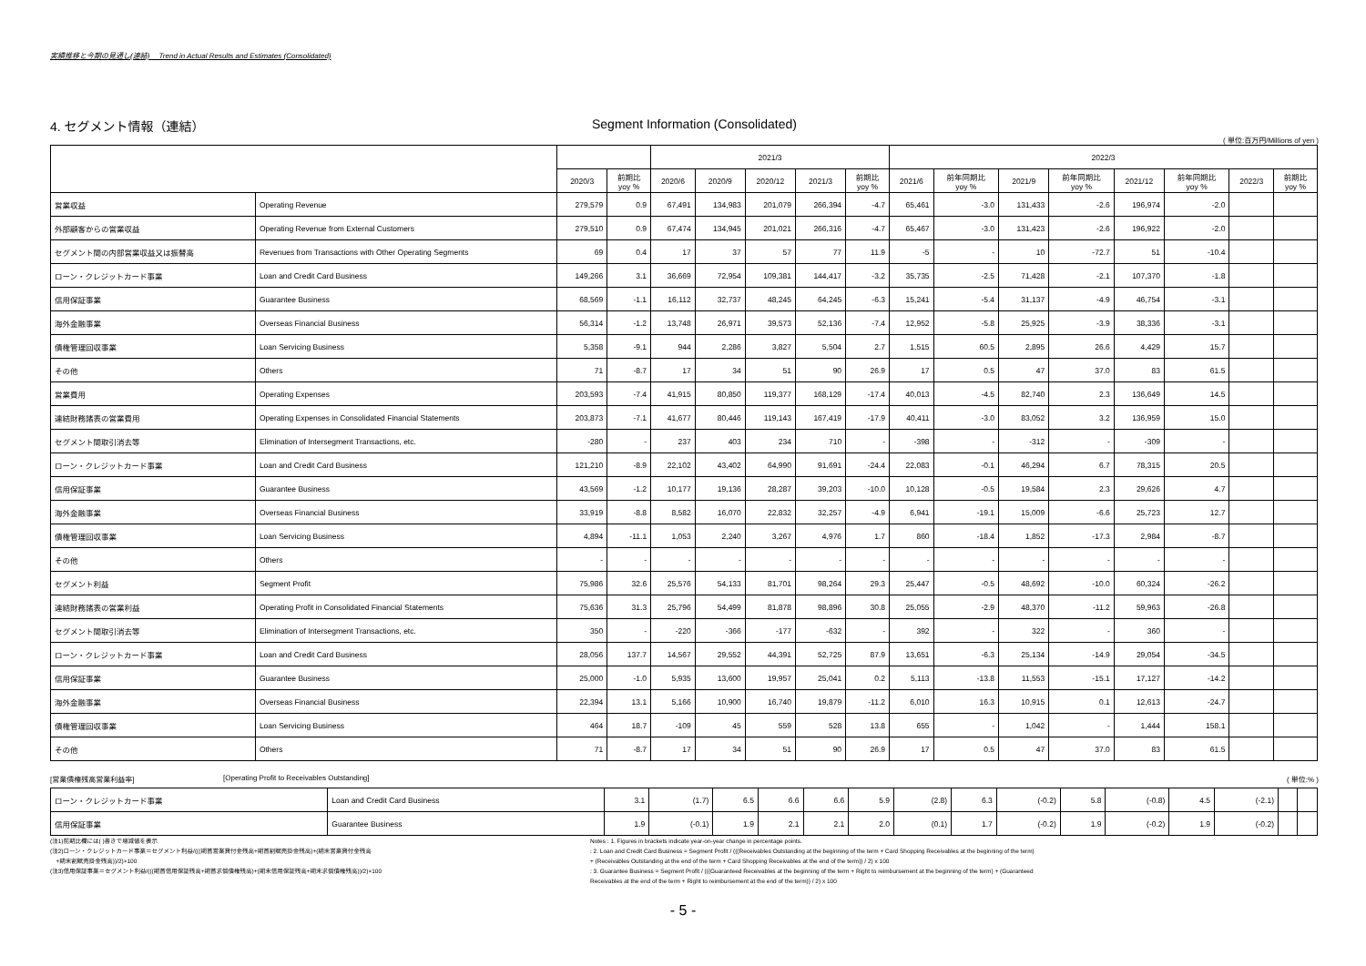実績推移と今期の見通し(連結)　 Trend in Actual Results and Estimates (Consolidated)
4. セグメント情報（連結） Segment Information (Consolidated)
( 単位:百万円/Millions of yen )
| | | | | 2021/3 | | | | | 2022/3 | | | | | | | |
| --- | --- | --- | --- | --- | --- | --- | --- | --- | --- | --- | --- | --- | --- | --- | --- | --- |
| | | 2020/3 | 前期比 yoy % | 2020/6 | 2020/9 | 2020/12 | 2021/3 | 前期比 yoy % | 2021/6 | 前年同期比 yoy % | 2021/9 | 前年同期比 yoy % | 2021/12 | 前年同期比 yoy % | 2022/3 | 前期比 yoy % |
| 営業収益 | Operating Revenue | 279,579 | 0.9 | 67,491 | 134,983 | 201,079 | 266,394 | -4.7 | 65,461 | -3.0 | 131,433 | -2.6 | 196,974 | -2.0 | | |
| 外部顧客からの営業収益 | Operating Revenue from External Customers | 279,510 | 0.9 | 67,474 | 134,945 | 201,021 | 266,316 | -4.7 | 65,467 | -3.0 | 131,423 | -2.6 | 196,922 | -2.0 | | |
| セグメント間の内部営業収益又は振替高 | Revenues from Transactions with Other Operating Segments | 69 | 0.4 | 17 | 37 | 57 | 77 | 11.9 | -5 | - | 10 | -72.7 | 51 | -10.4 | | |
| ローン・クレジットカード事業 | Loan and Credit Card Business | 149,266 | 3.1 | 36,669 | 72,954 | 109,381 | 144,417 | -3.2 | 35,735 | -2.5 | 71,428 | -2.1 | 107,370 | -1.8 | | |
| 信用保証事業 | Guarantee Business | 68,569 | -1.1 | 16,112 | 32,737 | 48,245 | 64,245 | -6.3 | 15,241 | -5.4 | 31,137 | -4.9 | 46,754 | -3.1 | | |
| 海外金融事業 | Overseas Financial Business | 56,314 | -1.2 | 13,748 | 26,971 | 39,573 | 52,136 | -7.4 | 12,952 | -5.8 | 25,925 | -3.9 | 38,336 | -3.1 | | |
| 債権管理回収事業 | Loan Servicing Business | 5,358 | -9.1 | 944 | 2,286 | 3,827 | 5,504 | 2.7 | 1,515 | 60.5 | 2,895 | 26.6 | 4,429 | 15.7 | | |
| その他 | Others | 71 | -8.7 | 17 | 34 | 51 | 90 | 26.9 | 17 | 0.5 | 47 | 37.0 | 83 | 61.5 | | |
| 営業費用 | Operating Expenses | 203,593 | -7.4 | 41,915 | 80,850 | 119,377 | 168,129 | -17.4 | 40,013 | -4.5 | 82,740 | 2.3 | 136,649 | 14.5 | | |
| 連結財務諸表の営業費用 | Operating Expenses in Consolidated Financial Statements | 203,873 | -7.1 | 41,677 | 80,446 | 119,143 | 167,419 | -17.9 | 40,411 | -3.0 | 83,052 | 3.2 | 136,959 | 15.0 | | |
| セグメント間取引消去等 | Elimination of Intersegment Transactions, etc. | -280 | - | 237 | 403 | 234 | 710 | - | -398 | - | -312 | - | -309 | - | | |
| ローン・クレジットカード事業 | Loan and Credit Card Business | 121,210 | -8.9 | 22,102 | 43,402 | 64,990 | 91,691 | -24.4 | 22,083 | -0.1 | 46,294 | 6.7 | 78,315 | 20.5 | | |
| 信用保証事業 | Guarantee Business | 43,569 | -1.2 | 10,177 | 19,136 | 28,287 | 39,203 | -10.0 | 10,128 | -0.5 | 19,584 | 2.3 | 29,626 | 4.7 | | |
| 海外金融事業 | Overseas Financial Business | 33,919 | -8.8 | 8,582 | 16,070 | 22,832 | 32,257 | -4.9 | 6,941 | -19.1 | 15,009 | -6.6 | 25,723 | 12.7 | | |
| 債権管理回収事業 | Loan Servicing Business | 4,894 | -11.1 | 1,053 | 2,240 | 3,267 | 4,976 | 1.7 | 860 | -18.4 | 1,852 | -17.3 | 2,984 | -8.7 | | |
| その他 | Others | - | - | - | - | - | - | - | - | - | - | - | - | - | | |
| セグメント利益 | Segment Profit | 75,986 | 32.6 | 25,576 | 54,133 | 81,701 | 98,264 | 29.3 | 25,447 | -0.5 | 48,692 | -10.0 | 60,324 | -26.2 | | |
| 連結財務諸表の営業利益 | Operating Profit in Consolidated Financial Statements | 75,636 | 31.3 | 25,796 | 54,499 | 81,878 | 98,896 | 30.8 | 25,055 | -2.9 | 48,370 | -11.2 | 59,963 | -26.8 | | |
| セグメント間取引消去等 | Elimination of Intersegment Transactions, etc. | 350 | - | -220 | -366 | -177 | -632 | - | 392 | - | 322 | - | 360 | - | | |
| ローン・クレジットカード事業 | Loan and Credit Card Business | 28,056 | 137.7 | 14,567 | 29,552 | 44,391 | 52,725 | 87.9 | 13,651 | -6.3 | 25,134 | -14.9 | 29,054 | -34.5 | | |
| 信用保証事業 | Guarantee Business | 25,000 | -1.0 | 5,935 | 13,600 | 19,957 | 25,041 | 0.2 | 5,113 | -13.8 | 11,553 | -15.1 | 17,127 | -14.2 | | |
| 海外金融事業 | Overseas Financial Business | 22,394 | 13.1 | 5,166 | 10,900 | 16,740 | 19,879 | -11.2 | 6,010 | 16.3 | 10,915 | 0.1 | 12,613 | -24.7 | | |
| 債権管理回収事業 | Loan Servicing Business | 464 | 18.7 | -109 | 45 | 559 | 528 | 13.8 | 655 | - | 1,042 | - | 1,444 | 158.1 | | |
| その他 | Others | 71 | -8.7 | 17 | 34 | 51 | 90 | 26.9 | 17 | 0.5 | 47 | 37.0 | 83 | 61.5 | | |
[営業債権残高営業利益率] [Operating Profit to Receivables Outstanding]
( 単位:% )
| ローン・クレジットカード事業 | Loan and Credit Card Business | 3.1 | (1.7) | 6.5 | 6.6 | 6.6 | 5.9 | (2.8) | 6.3 | (-0.2) | 5.8 | (-0.8) | 4.5 | (-2.1) | | |
| 信用保証事業 | Guarantee Business | 1.9 | (-0.1) | 1.9 | 2.1 | 2.1 | 2.0 | (0.1) | 1.7 | (-0.2) | 1.9 | (-0.2) | 1.9 | (-0.2) | | |
(注1)前期比欄には( )書きで増減値を表示
(注2)ローン・クレジットカード事業＝セグメント利益/(((期首営業貸付金残高+期首割賦売掛金残高)+(期末営業貸付金残高
　+期末割賦売掛金残高))/2)×100
(注3)信用保証事業＝セグメント利益/(((期首信用保証残高+期首求償債権残高)+(期末信用保証残高+期末求償債権残高))/2)×100
Notes : 1. Figures in brackets indicate year-on-year change in percentage points.
: 2. Loan and Credit Card Business = Segment Profit / (((Receivables Outstanding at the beginning of the term + Card Shopping Receivables at the beginning of the term)
+ (Receivables Outstanding at the end of the term + Card Shopping Receivables at the end of the term)) / 2) x 100
: 3. Guarantee Business = Segment Profit / (((Guaranteed Receivables at the beginning of the term + Right to reimbursement at the beginning of the term) + (Guaranteed
Receivables at the end of the term + Right to reimbursement at the end of the term)) / 2) x 100
- 5 -